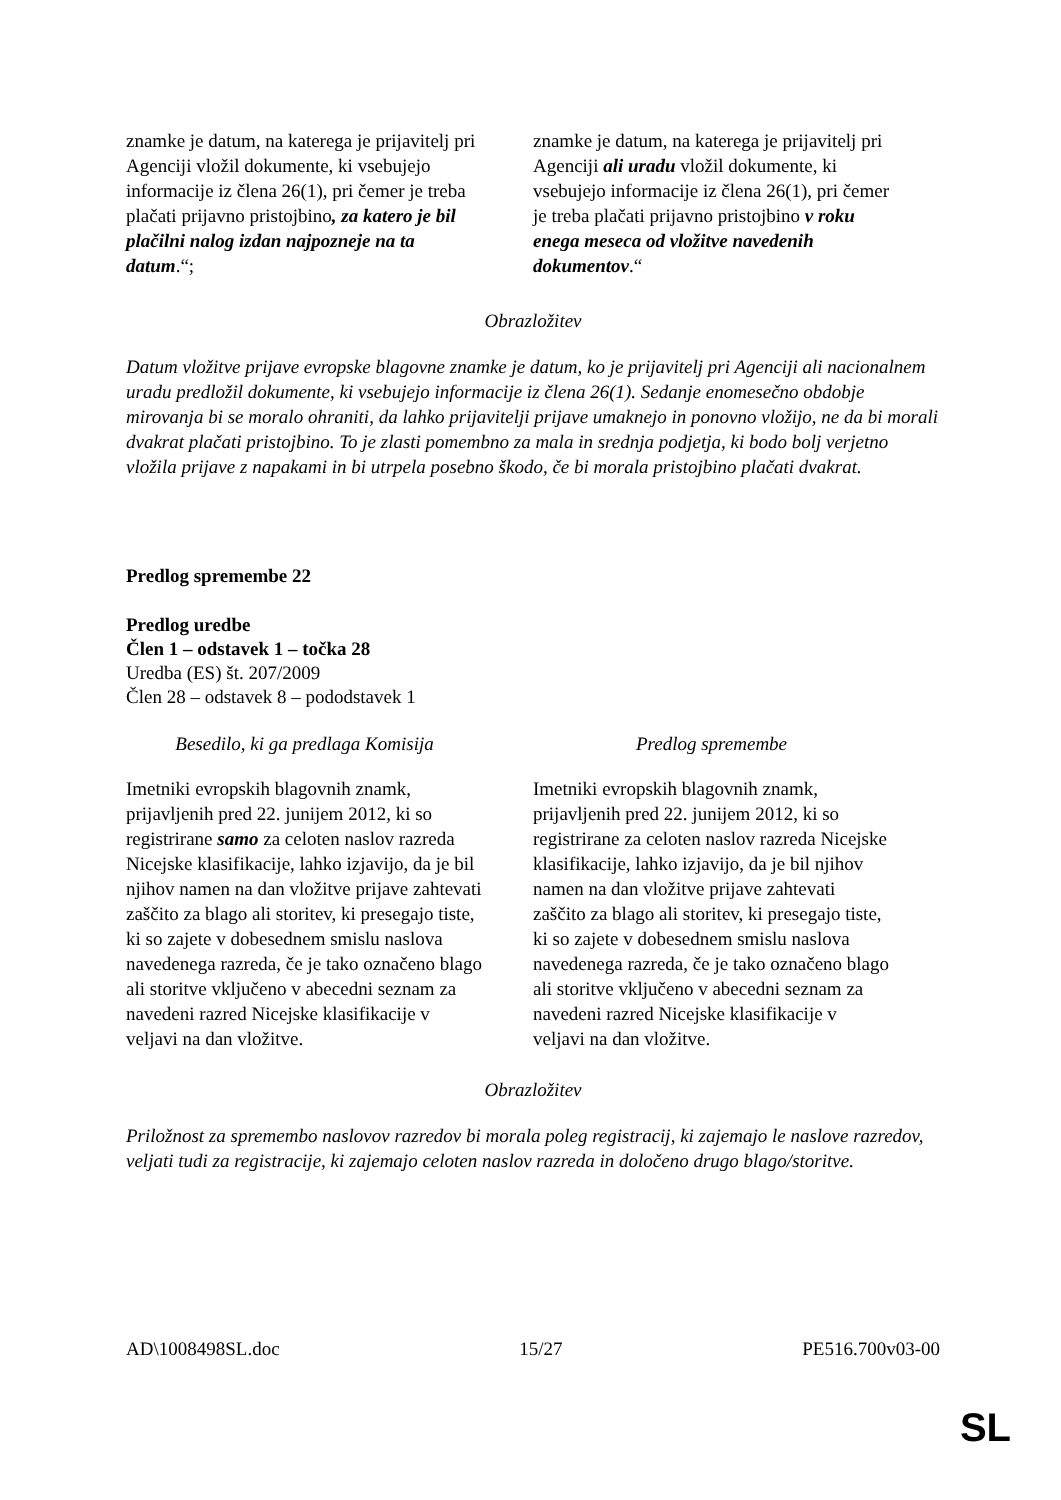| znamke je datum, na katerega je prijavitelj pri Agenciji vložil dokumente, ki vsebujejo informacije iz člena 26(1), pri čemer je treba plačati prijavno pristojbino , za katero je bil plačilni nalog izdan najpozneje na ta datum .“; | znamke je datum, na katerega je prijavitelj pri Agenciji ali uradu vložil dokumente, ki vsebujejo informacije iz člena 26(1), pri čemer je treba plačati prijavno pristojbino v roku enega meseca od vložitve navedenih dokumentov .“ |
Obrazložitev
Datum vložitve prijave evropske blagovne znamke je datum, ko je prijavitelj pri Agenciji ali nacionalnem uradu predložil dokumente, ki vsebujejo informacije iz člena 26(1). Sedanje enomesečno obdobje mirovanja bi se moralo ohraniti, da lahko prijavitelji prijave umaknejo in ponovno vložijo, ne da bi morali dvakrat plačati pristojbino. To je zlasti pomembno za mala in srednja podjetja, ki bodo bolj verjetno vložila prijave z napakami in bi utrpela posebno škodo, če bi morala pristojbino plačati dvakrat.
Predlog spremembe 22
Predlog uredbe
Člen 1 – odstavek 1 – točka 28
Uredba (ES) št. 207/2009
Člen 28 – odstavek 8 – pododstavek 1
| Besedilo, ki ga predlaga Komisija | Predlog spremembe |
| --- | --- |
| Imetniki evropskih blagovnih znamk, prijavljenih pred 22. junijem 2012, ki so registrirane samo za celoten naslov razreda Nicejske klasifikacije, lahko izjavijo, da je bil njihov namen na dan vložitve prijave zahtevati zaščito za blago ali storitev, ki presegajo tiste, ki so zajete v dobesednem smislu naslova navedenega razreda, če je tako označeno blago ali storitve vključeno v abecedni seznam za navedeni razred Nicejske klasifikacije v veljavi na dan vložitve. | Imetniki evropskih blagovnih znamk, prijavljenih pred 22. junijem 2012, ki so registrirane za celoten naslov razreda Nicejske klasifikacije, lahko izjavijo, da je bil njihov namen na dan vložitve prijave zahtevati zaščito za blago ali storitev, ki presegajo tiste, ki so zajete v dobesednem smislu naslova navedenega razreda, če je tako označeno blago ali storitve vključeno v abecedni seznam za navedeni razred Nicejske klasifikacije v veljavi na dan vložitve. |
Obrazložitev
Priložnost za spremembo naslovov razredov bi morala poleg registracij, ki zajemajo le naslove razredov, veljati tudi za registracije, ki zajemajo celoten naslov razreda in določeno drugo blago/storitve.
AD\1008498SL.doc 15/27 PE516.700v03-00
SL